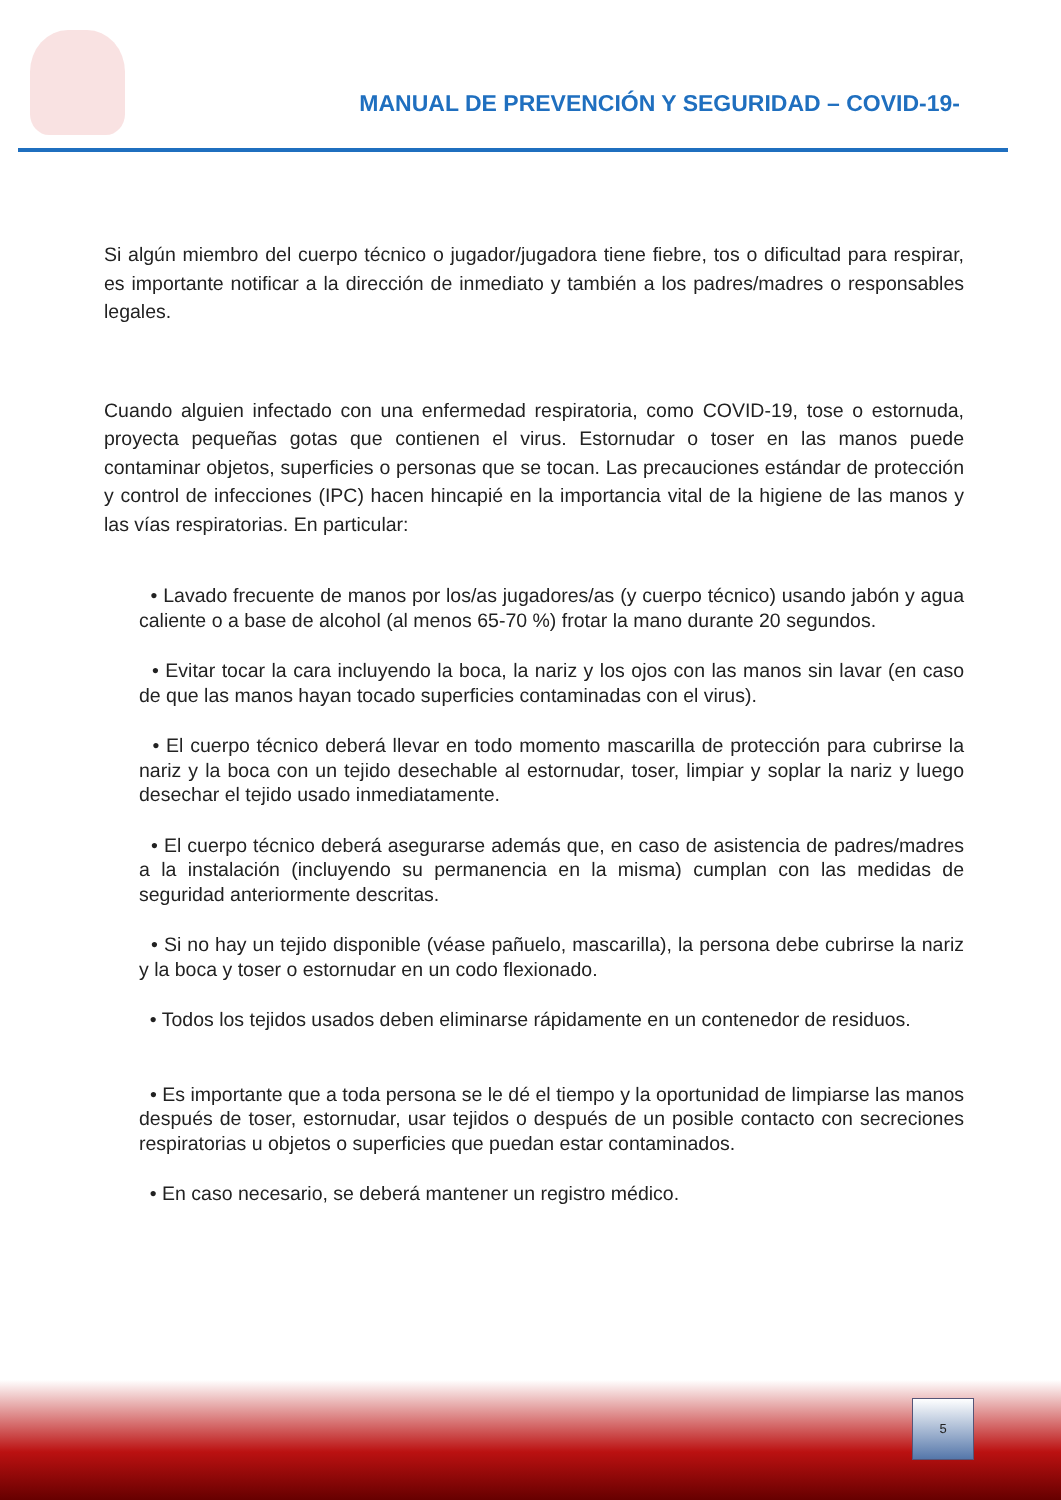MANUAL DE PREVENCIÓN Y SEGURIDAD – COVID-19-
Si algún miembro del cuerpo técnico o jugador/jugadora tiene fiebre, tos o dificultad para respirar, es importante notificar a la dirección de inmediato y también a los padres/madres o responsables legales.
Cuando alguien infectado con una enfermedad respiratoria, como COVID-19, tose o estornuda, proyecta pequeñas gotas que contienen el virus. Estornudar o toser en las manos puede contaminar objetos, superficies o personas que se tocan. Las precauciones estándar de protección y control de infecciones (IPC) hacen hincapié en la importancia vital de la higiene de las manos y las vías respiratorias. En particular:
• Lavado frecuente de manos por los/as jugadores/as (y cuerpo técnico) usando jabón y agua caliente o a base de alcohol (al menos 65-70 %) frotar la mano durante 20 segundos.
• Evitar tocar la cara incluyendo la boca, la nariz y los ojos con las manos sin lavar (en caso de que las manos hayan tocado superficies contaminadas con el virus).
• El cuerpo técnico deberá llevar en todo momento mascarilla de protección para cubrirse la nariz y la boca con un tejido desechable al estornudar, toser, limpiar y soplar la nariz y luego desechar el tejido usado inmediatamente.
• El cuerpo técnico deberá asegurarse además que, en caso de asistencia de padres/madres a la instalación (incluyendo su permanencia en la misma) cumplan con las medidas de seguridad anteriormente descritas.
• Si no hay un tejido disponible (véase pañuelo, mascarilla), la persona debe cubrirse la nariz y la boca y toser o estornudar en un codo flexionado.
• Todos los tejidos usados deben eliminarse rápidamente en un contenedor de residuos.
• Es importante que a toda persona se le dé el tiempo y la oportunidad de limpiarse las manos después de toser, estornudar, usar tejidos o después de un posible contacto con secreciones respiratorias u objetos o superficies que puedan estar contaminados.
• En caso necesario, se deberá mantener un registro médico.
5